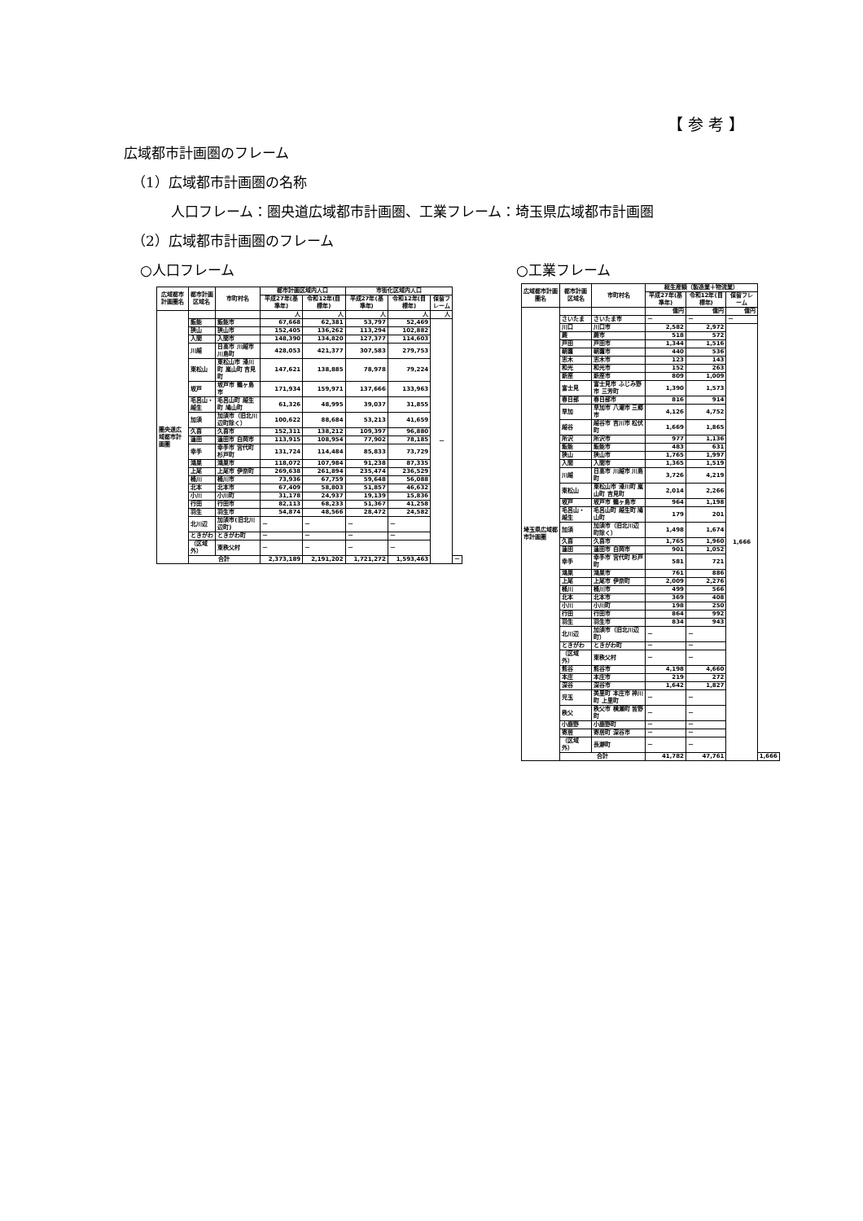【 参 考 】
広域都市計画圏のフレーム
（1）広域都市計画圏の名称
人口フレーム：圏央道広域都市計画圏、工業フレーム：埼玉県広域都市計画圏
（2）広域都市計画圏のフレーム
○人口フレーム ○工業フレーム
| 広域都市計画圏名 | 都市計画区域名 | 市町村名 | 都市計画区域内人口 | | 市街化区域内人口 | | | |
| --- | --- | --- | --- | --- | --- | --- | --- | --- |
| | | | 平成27年(基準年) | 令和12年(目標年) | 平成27年(基準年) | 令和12年(目標年) | 保留フレーム | |
| 圏央道広域都市計画圏 | | | 人 | 人 | 人 | 人 | 人 | |
| | 飯能 | 飯能市 | 67,668 | 62,381 | 53,797 | 52,469 | － | |
| | 狭山 | 狭山市 | 152,405 | 136,262 | 113,294 | 102,882 | | |
| | 入間 | 入間市 | 148,390 | 134,820 | 127,377 | 114,603 | | |
| | 川越 | 日高市 川越市 川島町 | 428,053 | 421,377 | 307,583 | 279,753 | | |
| | 東松山 | 東松山市 滑川町 嵐山町 吉見町 | 147,621 | 138,885 | 78,978 | 79,224 | | |
| | 坂戸 | 坂戸市 鶴ヶ島市 | 171,934 | 159,971 | 137,666 | 133,963 | | |
| | 毛呂山・越生 | 毛呂山町 越生町 鳩山町 | 61,326 | 48,995 | 39,037 | 31,855 | | |
| | 加須 | 加須市（旧北川辺町除く） | 100,622 | 88,684 | 53,213 | 41,659 | | |
| | 久喜 | 久喜市 | 152,311 | 138,212 | 109,397 | 96,880 | | |
| | 蓮田 | 蓮田市 白岡市 | 113,915 | 108,954 | 77,902 | 78,185 | | |
| | 幸手 | 幸手市 宮代町 杉戸町 | 131,724 | 114,484 | 85,833 | 73,729 | | |
| | 鴻巣 | 鴻巣市 | 118,072 | 107,984 | 91,238 | 87,335 | | |
| | 上尾 | 上尾市 伊奈町 | 269,638 | 261,894 | 235,474 | 236,529 | | |
| | 桶川 | 桶川市 | 73,936 | 67,759 | 59,648 | 56,088 | | |
| | 北本 | 北本市 | 67,409 | 58,803 | 51,857 | 46,632 | | |
| | 小川 | 小川町 | 31,178 | 24,937 | 19,139 | 15,836 | | |
| | 行田 | 行田市 | 82,113 | 68,233 | 51,367 | 41,258 | | |
| | 羽生 | 羽生市 | 54,874 | 48,566 | 28,472 | 24,582 | | |
| | 北川辺 | 加須市(旧北川辺町) | － | － | － | － | | |
| | ときがわ | ときがわ町 | － | － | － | － | | |
| | （区域外） | 東秩父村 | － | － | － | － | | |
| | 合計 | | 2,373,189 | 2,191,202 | 1,721,272 | 1,593,463 | | － |
| 広域都市計画圏名 | 都市計画区域名 | 市町村名 | 総生産額（製造業＋物流業） | | | |
| --- | --- | --- | --- | --- | --- | --- |
| | | | 平成27年(基準年) | 令和12年(目標年) | 保留フレーム | |
| 埼玉県広域都市計画圏 | | | 億円 | 億円 | 億円 | |
| | さいたま | さいたま市 | － | － | － | |
| | 川口 | 川口市 | 2,582 | 2,972 | 1,666 | |
| | 蕨 | 蕨市 | 518 | 572 | | |
| | 戸田 | 戸田市 | 1,344 | 1,516 | | |
| | 朝霞 | 朝霞市 | 440 | 536 | | |
| | 志木 | 志木市 | 123 | 143 | | |
| | 和光 | 和光市 | 152 | 263 | | |
| | 新座 | 新座市 | 809 | 1,009 | | |
| | 富士見 | 富士見市 ふじみ野市 三芳町 | 1,390 | 1,573 | | |
| | 春日部 | 春日部市 | 816 | 914 | | |
| | 草加 | 草加市 八潮市 三郷市 | 4,126 | 4,752 | | |
| | 越谷 | 越谷市 吉川市 松伏町 | 1,669 | 1,865 | | |
| | 所沢 | 所沢市 | 977 | 1,136 | | |
| | 飯能 | 飯能市 | 483 | 631 | | |
| | 狭山 | 狭山市 | 1,765 | 1,997 | | |
| | 入間 | 入間市 | 1,365 | 1,519 | | |
| | 川越 | 日高市 川越市 川島町 | 3,726 | 4,219 | | |
| | 東松山 | 東松山市 滑川町 嵐山町 吉見町 | 2,014 | 2,266 | | |
| | 坂戸 | 坂戸市 鶴ヶ島市 | 964 | 1,198 | | |
| | 毛呂山・越生 | 毛呂山町 越生町 鳩山町 | 179 | 201 | | |
| | 加須 | 加須市（旧北川辺町除く） | 1,498 | 1,674 | | |
| | 久喜 | 久喜市 | 1,765 | 1,960 | | |
| | 蓮田 | 蓮田市 白岡市 | 901 | 1,052 | | |
| | 幸手 | 幸手市 宮代町 杉戸町 | 581 | 721 | | |
| | 鴻巣 | 鴻巣市 | 761 | 886 | | |
| | 上尾 | 上尾市 伊奈町 | 2,009 | 2,276 | | |
| | 桶川 | 桶川市 | 499 | 566 | | |
| | 北本 | 北本市 | 369 | 408 | | |
| | 小川 | 小川町 | 198 | 250 | | |
| | 行田 | 行田市 | 864 | 992 | | |
| | 羽生 | 羽生市 | 834 | 943 | | |
| | 北川辺 | 加須市（旧北川辺町） | － | － | | |
| | ときがわ | ときがわ町 | － | － | | |
| | （区域外） | 東秩父村 | － | － | | |
| | 熊谷 | 熊谷市 | 4,198 | 4,660 | | |
| | 本庄 | 本庄市 | 219 | 272 | | |
| | 深谷 | 深谷市 | 1,642 | 1,827 | | |
| | 児玉 | 美里町 本庄市 神川町 上里町 | － | － | | |
| | 秩父 | 秩父市 横瀬町 皆野町 | － | － | | |
| | 小鹿野 | 小鹿野町 | － | － | | |
| | 寄居 | 寄居町 深谷市 | － | － | | |
| | （区域外） | 長瀞町 | － | － | | |
| | 合計 | | 41,782 | 47,761 | | 1,666 |